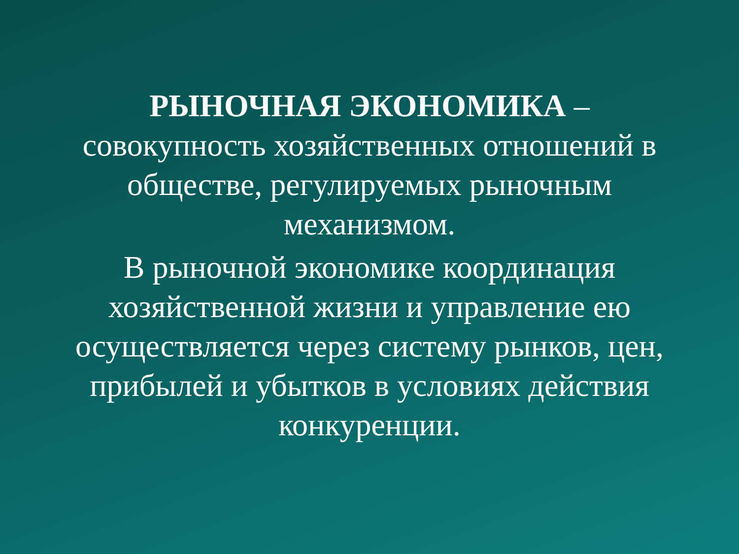РЫНОЧНАЯ ЭКОНОМИКА –
совокупность хозяйственных отношений в обществе, регулируемых рыночным механизмом.
В рыночной экономике координация хозяйственной жизни и управление ею осуществляется через систему рынков, цен, прибылей и убытков в условиях действия конкуренции.